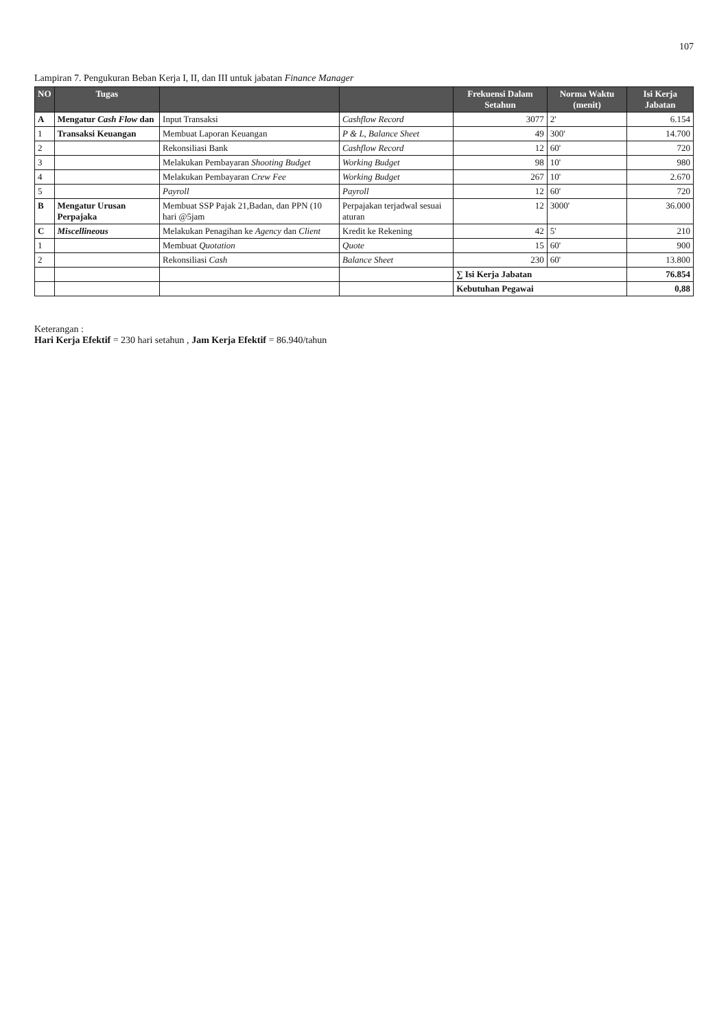107
Lampiran 7. Pengukuran Beban Kerja I, II, dan III untuk jabatan Finance Manager
| NO | Tugas | | | Frekuensi Dalam Setahun | Norma Waktu (menit) | Isi Kerja Jabatan |
| --- | --- | --- | --- | --- | --- | --- |
| A | Mengatur Cash Flow dan | Input Transaksi | Cashflow Record | 3077 | 2' | 6.154 |
| 1 | Transaksi Keuangan | Membuat Laporan Keuangan | P & L, Balance Sheet | 49 | 300' | 14.700 |
| 2 | | Rekonsiliasi Bank | Cashflow Record | 12 | 60' | 720 |
| 3 | | Melakukan Pembayaran Shooting Budget | Working Budget | 98 | 10' | 980 |
| 4 | | Melakukan Pembayaran Crew Fee | Working Budget | 267 | 10' | 2.670 |
| 5 | | Payroll | Payroll | 12 | 60' | 720 |
| B | Mengatur Urusan Perpajaka | Membuat SSP Pajak 21,Badan, dan PPN (10 hari @5jam | Perpajakan terjadwal sesuai aturan | 12 | 3000' | 36.000 |
| C | Miscellineous | Melakukan Penagihan ke Agency dan Client | Kredit ke Rekening | 42 | 5' | 210 |
| 1 | | Membuat Quotation | Quote | 15 | 60' | 900 |
| 2 | | Rekonsiliasi Cash | Balance Sheet | 230 | 60' | 13.800 |
| | | | | ∑ Isi Kerja Jabatan | | 76.854 |
| | | | | Kebutuhan Pegawai | | 0,88 |
Keterangan :
Hari Kerja Efektif = 230 hari setahun , Jam Kerja Efektif = 86.940/tahun